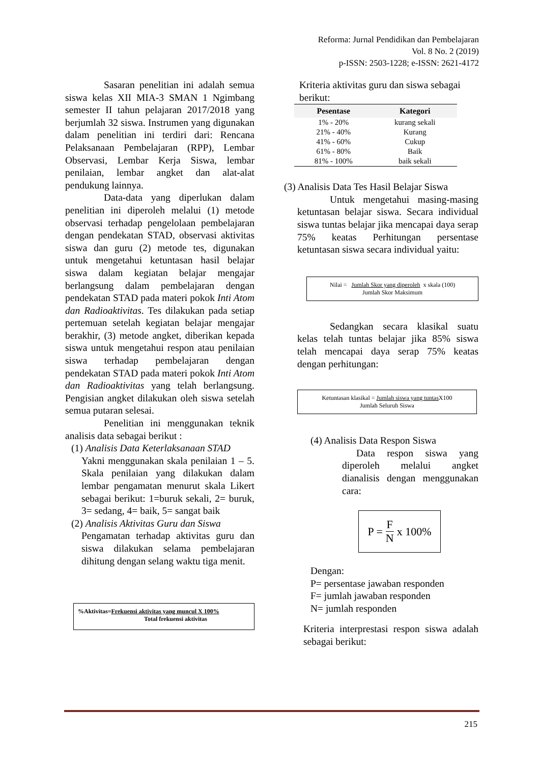Reforma: Jurnal Pendidikan dan Pembelajaran
Vol. 8 No. 2 (2019)
p-ISSN: 2503-1228; e-ISSN: 2621-4172
Sasaran penelitian ini adalah semua siswa kelas XII MIA-3 SMAN 1 Ngimbang semester II tahun pelajaran 2017/2018 yang berjumlah 32 siswa. Instrumen yang digunakan dalam penelitian ini terdiri dari: Rencana Pelaksanaan Pembelajaran (RPP), Lembar Observasi, Lembar Kerja Siswa, lembar penilaian, lembar angket dan alat-alat pendukung lainnya.
Data-data yang diperlukan dalam penelitian ini diperoleh melalui (1) metode observasi terhadap pengelolaan pembelajaran dengan pendekatan STAD, observasi aktivitas siswa dan guru (2) metode tes, digunakan untuk mengetahui ketuntasan hasil belajar siswa dalam kegiatan belajar mengajar berlangsung dalam pembelajaran dengan pendekatan STAD pada materi pokok Inti Atom dan Radioaktivitas. Tes dilakukan pada setiap pertemuan setelah kegiatan belajar mengajar berakhir, (3) metode angket, diberikan kepada siswa untuk mengetahui respon atau penilaian siswa terhadap pembelajaran dengan pendekatan STAD pada materi pokok Inti Atom dan Radioaktivitas yang telah berlangsung. Pengisian angket dilakukan oleh siswa setelah semua putaran selesai.
Penelitian ini menggunakan teknik analisis data sebagai berikut :
(1) Analisis Data Keterlaksanaan STAD
Yakni menggunakan skala penilaian 1 – 5. Skala penilaian yang dilakukan dalam lembar pengamatan menurut skala Likert sebagai berikut: 1=buruk sekali, 2= buruk, 3= sedang, 4= baik, 5= sangat baik
(2) Analisis Aktivitas Guru dan Siswa
Pengamatan terhadap aktivitas guru dan siswa dilakukan selama pembelajaran dihitung dengan selang waktu tiga menit.
%Aktivitas=Frekuensi aktivitas yang muncul X 100%
Total frekuensi aktivitas
Kriteria aktivitas guru dan siswa sebagai berikut:
| Pesentase | Kategori |
| --- | --- |
| 1% - 20% | kurang sekali |
| 21% - 40% | Kurang |
| 41% - 60% | Cukup |
| 61% - 80% | Baik |
| 81% - 100% | baik sekali |
(3) Analisis Data Tes Hasil Belajar Siswa
Untuk mengetahui masing-masing ketuntasan belajar siswa. Secara individual siswa tuntas belajar jika mencapai daya serap 75% keatas Perhitungan persentase ketuntasan siswa secara individual yaitu:
Nilai = Jumlah Skor yang diperoleh x skala (100)
Jumlah Skor Maksimum
Sedangkan secara klasikal suatu kelas telah tuntas belajar jika 85% siswa telah mencapai daya serap 75% keatas dengan perhitungan:
Ketuntasan klasikal = Jumlah siswa yang tuntas X100
Jumlah Seluruh Siswa
(4) Analisis Data Respon Siswa
Data respon siswa yang diperoleh melalui angket dianalisis dengan menggunakan cara:
P = F N x 100%
Dengan:
P= persentase jawaban responden
F= jumlah jawaban responden
N= jumlah responden
Kriteria interprestasi respon siswa adalah sebagai berikut:
215